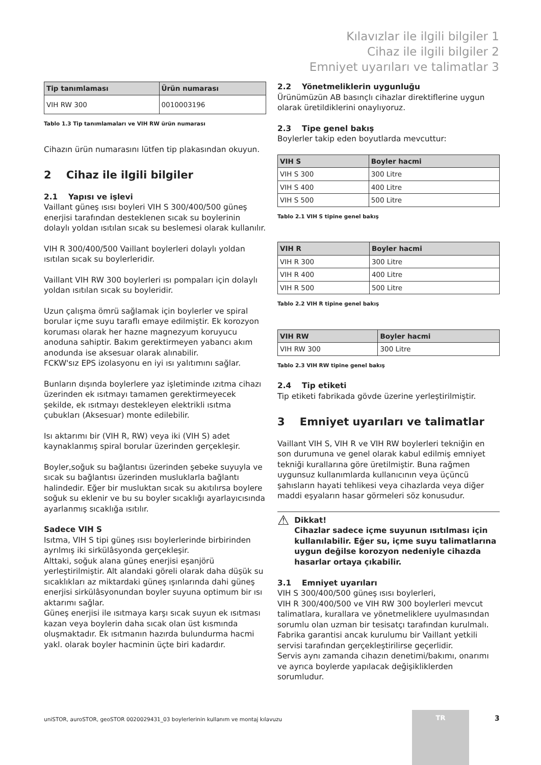Kılavızlar ile ilgili bilgiler 1
Cihaz ile ilgili bilgiler 2
Emniyet uyarıları ve talimatlar 3
| Tip tanımlaması | Ürün numarası |
| --- | --- |
| VIH RW 300 | 0010003196 |
Tablo 1.3 Tip tanımlamaları ve VIH RW ürün numarası
Cihazın ürün numarasını lütfen tip plakasından okuyun.
2 Cihaz ile ilgili bilgiler
2.1 Yapısı ve işlevi
Vaillant güneş ısısı boyleri VIH S 300/400/500 güneş enerjisi tarafından desteklenen sıcak su boylerinin dolaylı yoldan ısıtılan sıcak su beslemesi olarak kullanılır.
VIH R 300/400/500 Vaillant boylerleri dolaylı yoldan ısıtılan sıcak su boylerleridir.
Vaillant VIH RW 300 boylerleri ısı pompaları için dolaylı yoldan ısıtılan sıcak su boyleridir.
Uzun çalışma ömrü sağlamak için boylerler ve spiral borular içme suyu taraflı emaye edilmiştir. Ek korozyon koruması olarak her hazne magnezyum koruyucu anoduna sahiptir. Bakım gerektirmeyen yabancı akım anodunda ise aksesuar olarak alınabilir.
FCKW'sız EPS izolasyonu en iyi ısı yalıtımını sağlar.
Bunların dışında boylerlere yaz işletiminde ızıtma cihazı üzerinden ek ısıtmayı tamamen gerektirmeyecek şekilde, ek ısıtmayı destekleyen elektrikli ısıtma çubukları (Aksesuar) monte edilebilir.
Isı aktarımı bir (VIH R, RW) veya iki (VIH S) adet kaynaklanmış spiral borular üzerinden gerçekleşir.
Boyler,soğuk su bağlantısı üzerinden şebeke suyuyla ve sıcak su bağlantısı üzerinden musluklarla bağlantı halindedir. Eğer bir musluktan sıcak su akıtılırsa boylere soğuk su eklenir ve bu su boyler sıcaklığı ayarlayıcısında ayarlanmış sıcaklığa ısıtılır.
Sadece VIH S
Isıtma, VIH S tipi güneş ısısı boylerlerinde birbirinden ayrılmış iki sirkülâsyonda gerçekleşir.
Alttaki, soğuk alana güneş enerjisi eşanjörü yerleştirilmiştir. Alt alandaki göreli olarak daha düşük su sıcaklıkları az miktardaki güneş ışınlarında dahi güneş enerjisi sirkülâsyonundan boyler suyuna optimum bir ısı aktarımı sağlar.
Güneş enerjisi ile ısıtmaya karşı sıcak suyun ek ısıtması kazan veya boylerin daha sıcak olan üst kısmında oluşmaktadır. Ek ısıtmanın hazırda bulundurma hacmi yakl. olarak boyler hacminin üçte biri kadardır.
2.2 Yönetmeliklerin uygunluğu
Ürünümüzün AB basınçlı cihazlar direktiflerine uygun olarak üretildiklerini onaylıyoruz.
2.3 Tipe genel bakış
Boylerler takip eden boyutlarda mevcuttur:
| VIH S | Boyler hacmi |
| --- | --- |
| VIH S 300 | 300 Litre |
| VIH S 400 | 400 Litre |
| VIH S 500 | 500 Litre |
Tablo 2.1 VIH S tipine genel bakış
| VIH R | Boyler hacmi |
| --- | --- |
| VIH R 300 | 300 Litre |
| VIH R 400 | 400 Litre |
| VIH R 500 | 500 Litre |
Tablo 2.2 VIH R tipine genel bakış
| VIH RW | Boyler hacmi |
| --- | --- |
| VIH RW 300 | 300 Litre |
Tablo 2.3 VIH RW tipine genel bakış
2.4 Tip etiketi
Tip etiketi fabrikada gövde üzerine yerleştirilmiştir.
3 Emniyet uyarıları ve talimatlar
Vaillant VIH S, VIH R ve VIH RW boylerleri tekniğin en son durumuna ve genel olarak kabul edilmiş emniyet tekniği kurallarına göre üretilmiştir. Buna rağmen uygunsuz kullanımlarda kullanıcının veya üçüncü şahısların hayati tehlikesi veya cihazlarda veya diğer maddi eşyaların hasar görmeleri söz konusudur.
⚠
Dikkat!
Cihazlar sadece içme suyunun ısıtılması için kullanılabilir. Eğer su, içme suyu talimatlarına uygun değilse korozyon nedeniyle cihazda hasarlar ortaya çıkabilir.
3.1 Emniyet uyarıları
VIH S 300/400/500 güneş ısısı boylerleri,
VIH R 300/400/500 ve VIH RW 300 boylerleri mevcut talimatlara, kurallara ve yönetmeliklere uyulmasından sorumlu olan uzman bir tesisatçı tarafından kurulmalı. Fabrika garantisi ancak kurulumu bir Vaillant yetkili servisi tarafından gerçekleştirilirse geçerlidir.
Servis aynı zamanda cihazın denetimi/bakımı, onarımı ve ayrıca boylerde yapılacak değişikliklerden sorumludur.
uniSTOR, auroSTOR, geoSTOR 0020029431_03 boylerlerinin kullanım ve montaj kılavuzu
TR
3